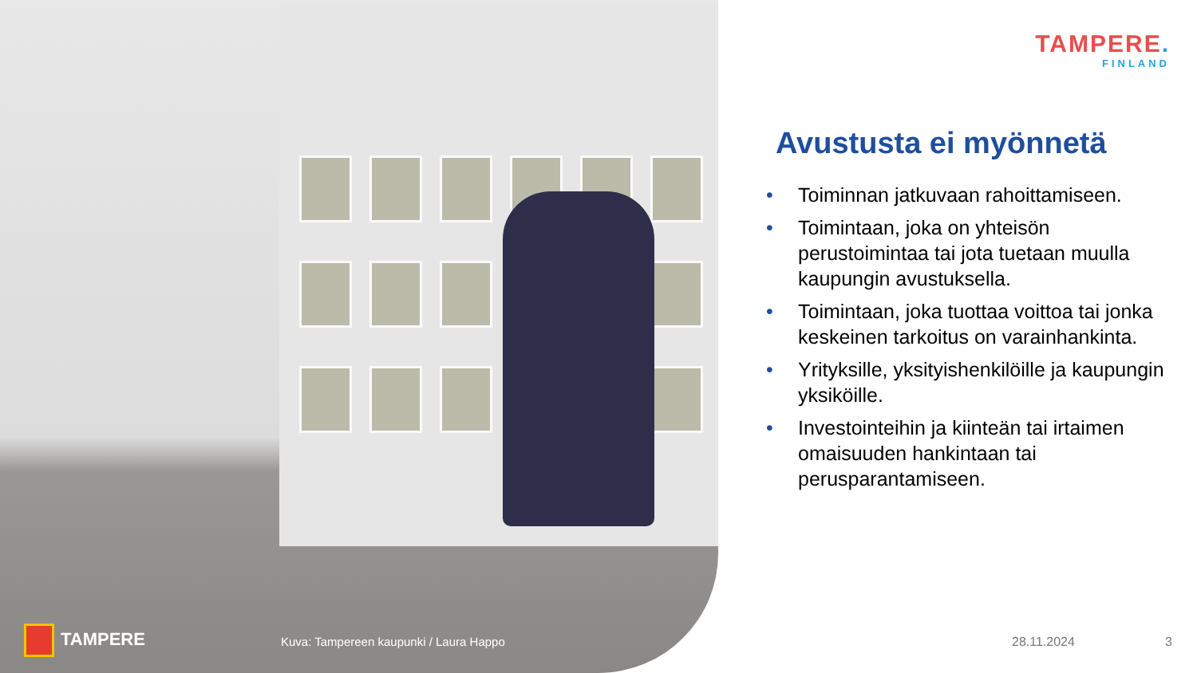TAMPERE.
FINLAND
Avustusta ei myönnetä
• Toiminnan jatkuvaan rahoittamiseen.
• Toimintaan, joka on yhteisön perustoimintaa tai jota tuetaan muulla kaupungin avustuksella.
• Toimintaan, joka tuottaa voittoa tai jonka keskeinen tarkoitus on varainhankinta.
• Yrityksille, yksityishenkilöille ja kaupungin yksiköille.
• Investointeihin ja kiinteän tai irtaimen omaisuuden hankintaan tai perusparantamiseen.
TAMPERE
Kuva: Tampereen kaupunki / Laura Happo
28.11.2024 3